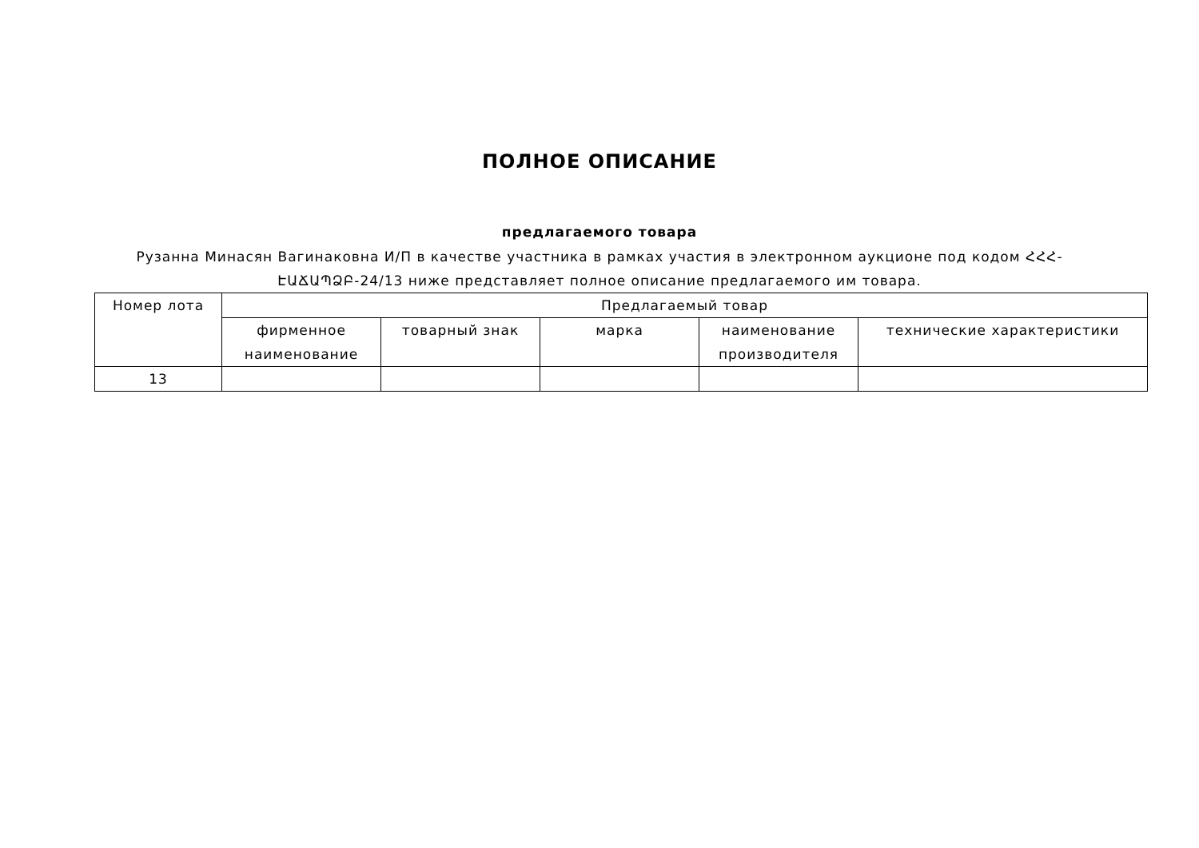ПОЛНОЕ ОПИСАНИЕ
предлагаемого товара
Рузанна Минасян Вагинаковна И/П в качестве участника в рамках участия в электронном аукционе под кодом ՀՀՀ-ԷԱՃԱՊՁԲ-24/13 ниже представляет полное описание предлагаемого им товара.
| Номер лота | Предлагаемый товар | | | | |
| --- | --- | --- | --- | --- | --- |
| | фирменное наименование | товарный знак | марка | наименование производителя | технические характеристики |
| 13 | | | | | |